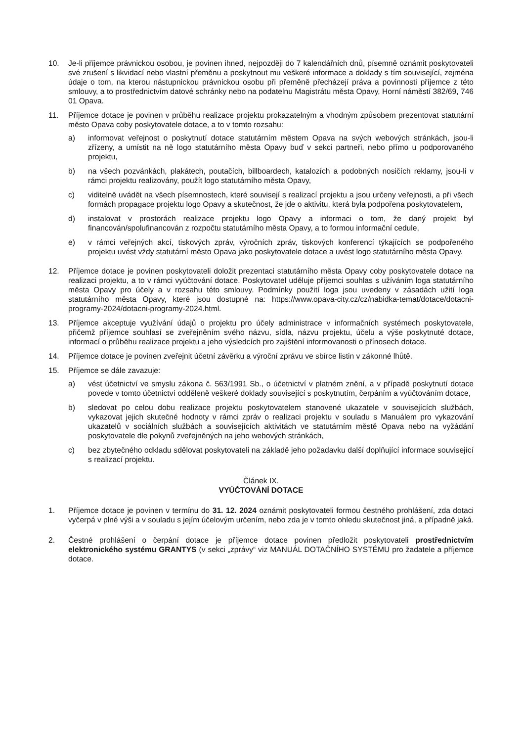10. Je-li příjemce právnickou osobou, je povinen ihned, nejpozději do 7 kalendářních dnů, písemně oznámit poskytovateli své zrušení s likvidací nebo vlastní přeměnu a poskytnout mu veškeré informace a doklady s tím související, zejména údaje o tom, na kterou nástupnickou právnickou osobu při přeměně přecházejí práva a povinnosti příjemce z této smlouvy, a to prostřednictvím datové schránky nebo na podatelnu Magistrátu města Opavy, Horní náměstí 382/69, 746 01 Opava.
11. Příjemce dotace je povinen v průběhu realizace projektu prokazatelným a vhodným způsobem prezentovat statutární město Opava coby poskytovatele dotace, a to v tomto rozsahu:
a) informovat veřejnost o poskytnutí dotace statutárním městem Opava na svých webových stránkách, jsou-li zřízeny, a umístit na ně logo statutárního města Opavy buď v sekci partneři, nebo přímo u podporovaného projektu,
b) na všech pozvánkách, plakátech, poutačích, billboardech, katalozích a podobných nosičích reklamy, jsou-li v rámci projektu realizovány, použít logo statutárního města Opavy,
c) viditelně uvádět na všech písemnostech, které souvisejí s realizací projektu a jsou určeny veřejnosti, a při všech formách propagace projektu logo Opavy a skutečnost, že jde o aktivitu, která byla podpořena poskytovatelem,
d) instalovat v prostorách realizace projektu logo Opavy a informaci o tom, že daný projekt byl financován/spolufinancován z rozpočtu statutárního města Opavy, a to formou informační cedule,
e) v rámci veřejných akcí, tiskových zpráv, výročních zpráv, tiskových konferencí týkajících se podpořeného projektu uvést vždy statutární město Opava jako poskytovatele dotace a uvést logo statutárního města Opavy.
12. Příjemce dotace je povinen poskytovateli doložit prezentaci statutárního města Opavy coby poskytovatele dotace na realizaci projektu, a to v rámci vyúčtování dotace. Poskytovatel uděluje příjemci souhlas s užíváním loga statutárního města Opavy pro účely a v rozsahu této smlouvy. Podmínky použití loga jsou uvedeny v zásadách užití loga statutárního města Opavy, které jsou dostupné na: https://www.opava-city.cz/cz/nabidka-temat/dotace/dotacni-programy-2024/dotacni-programy-2024.html.
13. Příjemce akceptuje využívání údajů o projektu pro účely administrace v informačních systémech poskytovatele, přičemž příjemce souhlasí se zveřejněním svého názvu, sídla, názvu projektu, účelu a výše poskytnuté dotace, informací o průběhu realizace projektu a jeho výsledcích pro zajištění informovanosti o přínosech dotace.
14. Příjemce dotace je povinen zveřejnit účetní závěrku a výroční zprávu ve sbírce listin v zákonné lhůtě.
15. Příjemce se dále zavazuje:
a) vést účetnictví ve smyslu zákona č. 563/1991 Sb., o účetnictví v platném znění, a v případě poskytnutí dotace povede v tomto účetnictví odděleně veškeré doklady související s poskytnutím, čerpáním a vyúčtováním dotace,
b) sledovat po celou dobu realizace projektu poskytovatelem stanovené ukazatele v souvisejících službách, vykazovat jejich skutečné hodnoty v rámci zpráv o realizaci projektu v souladu s Manuálem pro vykazování ukazatelů v sociálních službách a souvisejících aktivitách ve statutárním městě Opava nebo na vyžádání poskytovatele dle pokynů zveřejněných na jeho webových stránkách,
c) bez zbytečného odkladu sdělovat poskytovateli na základě jeho požadavku další doplňující informace související s realizací projektu.
Článek IX.
VYÚČTOVÁNÍ DOTACE
1. Příjemce dotace je povinen v termínu do 31. 12. 2024 oznámit poskytovateli formou čestného prohlášení, zda dotaci vyčerpá v plné výši a v souladu s jejím účelovým určením, nebo zda je v tomto ohledu skutečnost jiná, a případně jaká.
2. Čestné prohlášení o čerpání dotace je příjemce dotace povinen předložit poskytovateli prostřednictvím elektronického systému GRANTYS (v sekci „zprávy“ viz MANUÁL DOTAČNÍHO SYSTÉMU pro žadatele a příjemce dotace.